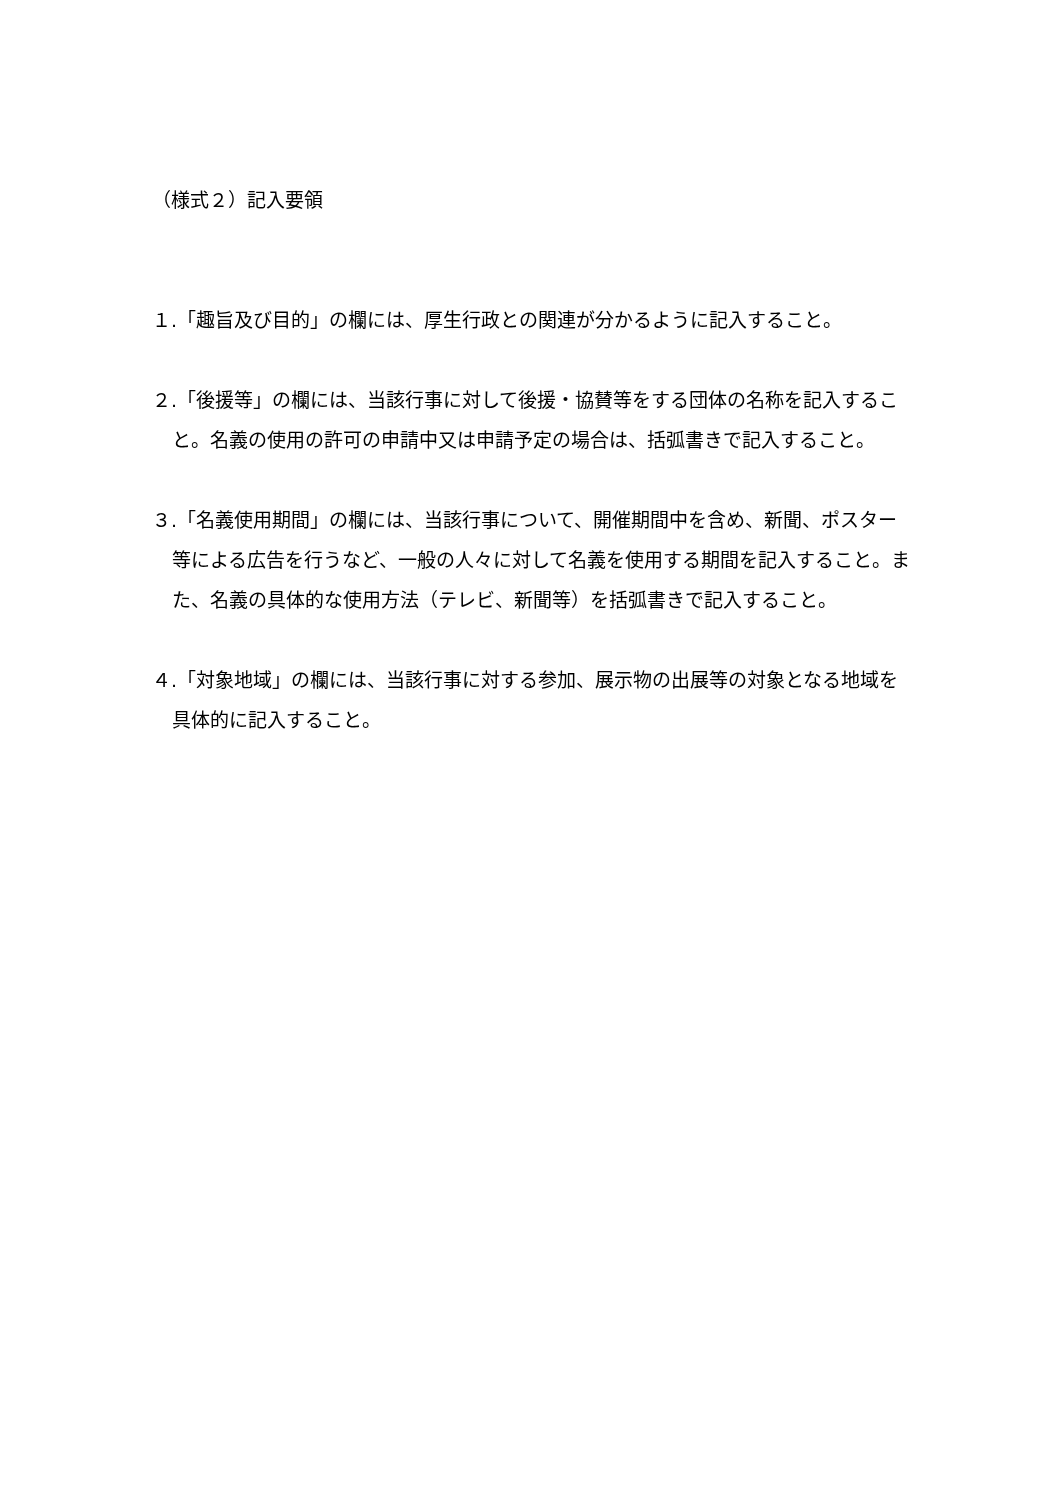（様式２）記入要領
１.「趣旨及び目的」の欄には、厚生行政との関連が分かるように記入すること。
２.「後援等」の欄には、当該行事に対して後援・協賛等をする団体の名称を記入すること。名義の使用の許可の申請中又は申請予定の場合は、括弧書きで記入すること。
３.「名義使用期間」の欄には、当該行事について、開催期間中を含め、新聞、ポスター等による広告を行うなど、一般の人々に対して名義を使用する期間を記入すること。また、名義の具体的な使用方法（テレビ、新聞等）を括弧書きで記入すること。
４.「対象地域」の欄には、当該行事に対する参加、展示物の出展等の対象となる地域を具体的に記入すること。